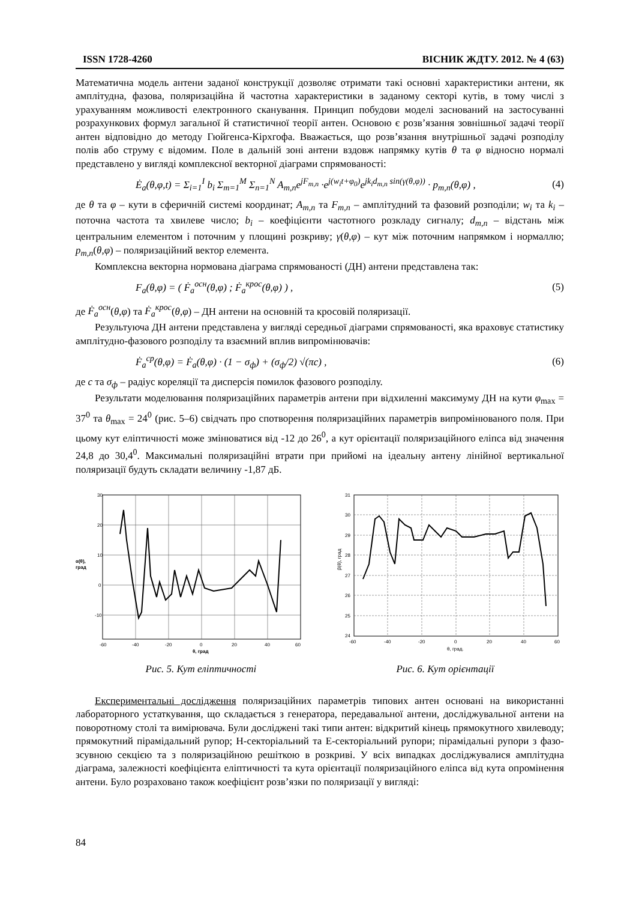ISSN 1728-4260 ВІСНИК ЖДТУ. 2012. № 4 (63)
Математична модель антени заданої конструкції дозволяє отримати такі основні характеристики антени, як амплітудна, фазова, поляризаційна й частотна характеристики в заданому секторі кутів, в тому числі з урахуванням можливості електронного сканування. Принцип побудови моделі заснований на застосуванні розрахункових формул загальної й статистичної теорії антен. Основою є розв’язання зовнішньої задачі теорії антен відповідно до методу Гюйгенса-Кірхгофа. Вважається, що розв’язання внутрішньої задачі розподілу полів або струму є відомим. Поле в дальній зоні антени вздовж напрямку кутів θ та φ відносно нормалі представлено у вигляді комплексної векторної діаграми спрямованості:
Ė<sub>a</sub>(θ,φ,t) = Σ<sub>i=1</sub><sup>I</sup> b<sub>i</sub> Σ<sub>m=1</sub><sup>M</sup> Σ<sub>n=1</sub><sup>N</sup> A<sub>m,n</sub>e<sup>jF<sub>m,n</sub></sup> ·e<sup>j(w<sub>i</sub>t+φ<sub>0</sub>)</sup>e<sup>jk<sub>i</sub>d<sub>m,n</sub> sin(γ(θ,φ))</sup> · p<sub>m,n</sub>(θ,φ) , (4)
де θ та φ – кути в сферичній системі координат; A<sub>m,n</sub> та F<sub>m,n</sub> – амплітудний та фазовий розподіли; w<sub>i</sub> та k<sub>i</sub> – поточна частота та хвилеве число; b<sub>i</sub> – коефіцієнти частотного розкладу сигналу; d<sub>m,n</sub> – відстань між центральним елементом і поточним у площині розкриву; γ(θ,φ) – кут між поточним напрямком і нормаллю; p<sub>m,n</sub>(θ,φ) – поляризаційний вектор елемента.
Комплексна векторна нормована діаграма спрямованості (ДН) антени представлена так:
F<sub>a</sub>(θ,φ) = ( Ḟ<sub>a</sub><sup>осн</sup>(θ,φ) ; Ḟ<sub>a</sub><sup>крос</sup>(θ,φ) ) , (5)
де Ḟ<sub>a</sub><sup>осн</sup>(θ,φ) та Ḟ<sub>a</sub><sup>крос</sup>(θ,φ) – ДН антени на основній та кросовій поляризації.
Результуюча ДН антени представлена у вигляді середньої діаграми спрямованості, яка враховує статистику амплітудно-фазового розподілу та взаємний вплив випромінювачів:
Ḟ<sub>a</sub><sup>ср</sup>(θ,φ) = Ḟ<sub>a</sub>(θ,φ) · (1 − σ<sub>ф</sub>) + (σ<sub>ф</sub>/2) √(πc) , (6)
де c та σ<sub>ф</sub> – радіус кореляції та дисперсія помилок фазового розподілу.
Результати моделювання поляризаційних параметрів антени при відхиленні максимуму ДН на кути φ<sub>max</sub> = 37<sup>0</sup> та θ<sub>max</sub> = 24<sup>0</sup> (рис. 5–6) свідчать про спотворення поляризаційних параметрів випромінюваного поля. При цьому кут еліптичності може змінюватися від -12 до 26<sup>0</sup>, а кут орієнтації поляризаційного еліпса від значення 24,8 до 30,4<sup>0</sup>. Максимальні поляризаційні втрати при прийомі на ідеальну антену лінійної вертикальної поляризації будуть складати величину -1,87 дБ.
30
20
10
0
-10
-60
-40
-20
0
20
40
60
α(θ),
град
θ, град
31
30
29
28
27
26
25
24
-60
-40
-20
0
20
40
60
β(θ), град
θ, град.
Рис. 5. Кут еліптичності Рис. 6. Кут орієнтації
Експериментальні дослідження поляризаційних параметрів типових антен основані на використанні лабораторного устаткування, що складається з генератора, передавальної антени, досліджувальної антени на поворотному столі та вимірювача. Були досліджені такі типи антен: відкритий кінець прямокутного хвилеводу; прямокутний пірамідальний рупор; Н-секторіальний та Е-секторіальний рупори; пірамідальні рупори з фазо-зсувною секцією та з поляризаційною решіткою в розкриві. У всіх випадках досліджувалися амплітудна діаграма, залежності коефіцієнта еліптичності та кута орієнтації поляризаційного еліпса від кута опромінення антени. Було розраховано також коефіцієнт розв’язки по поляризації у вигляді:
84